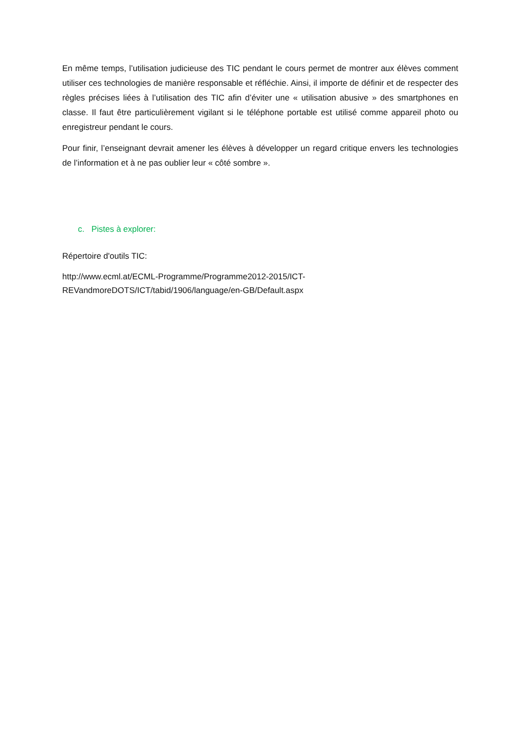En même temps, l’utilisation judicieuse des TIC pendant le cours permet de montrer aux élèves comment utiliser ces technologies de manière responsable et réfléchie. Ainsi, il importe de définir et de respecter des règles précises liées à l’utilisation des TIC afin d’éviter une « utilisation abusive » des smartphones en classe. Il faut être particulièrement vigilant si le téléphone portable est utilisé comme appareil photo ou enregistreur pendant le cours.
Pour finir, l’enseignant devrait amener les élèves à développer un regard critique envers les technologies de l’information et à ne pas oublier leur « côté sombre ».
c. Pistes à explorer:
Répertoire d'outils TIC:
http://www.ecml.at/ECML-Programme/Programme2012-2015/ICT-
REVandmoreDOTS/ICT/tabid/1906/language/en-GB/Default.aspx